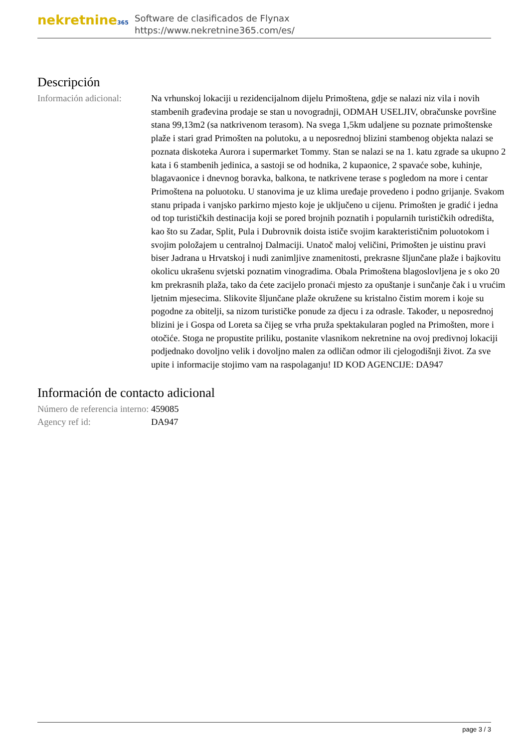nekretnine365
Software de clasificados de Flynax
https://www.nekretnine365.com/es/
Descripción
| Información adicional: | Na vrhunskoj lokaciji u rezidencijalnom dijelu Primoštena, gdje se nalazi niz vila i novih stambenih građevina prodaje se stan u novogradnji, ODMAH USELJIV, obračunske površine stana 99,13m2 (sa natkrivenom terasom). Na svega 1,5km udaljene su poznate primoštenske plaže i stari grad Primošten na polutoku, a u neposrednoj blizini stambenog objekta nalazi se poznata diskoteka Aurora i supermarket Tommy. Stan se nalazi se na 1. katu zgrade sa ukupno 2 kata i 6 stambenih jedinica, a sastoji se od hodnika, 2 kupaonice, 2 spavaće sobe, kuhinje, blagavaonice i dnevnog boravka, balkona, te natkrivene terase s pogledom na more i centar Primoštena na poluotoku. U stanovima je uz klima uređaje provedeno i podno grijanje. Svakom stanu pripada i vanjsko parkirno mjesto koje je uključeno u cijenu. Primošten je gradić i jedna od top turističkih destinacija koji se pored brojnih poznatih i popularnih turističkih odredišta, kao što su Zadar, Split, Pula i Dubrovnik doista ističe svojim karakterističnim poluotokom i svojim položajem u centralnoj Dalmaciji. Unatoč maloj veličini, Primošten je uistinu pravi biser Jadrana u Hrvatskoj i nudi zanimljive znamenitosti, prekrasne šljunčane plaže i bajkovitu okolicu ukrašenu svjetski poznatim vinogradima. Obala Primoštena blagoslovljena je s oko 20 km prekrasnih plaža, tako da ćete zacijelo pronaći mjesto za opuštanje i sunčanje čak i u vrućim ljetnim mjesecima. Slikovite šljunčane plaže okružene su kristalno čistim morem i koje su pogodne za obitelji, sa nizom turističke ponude za djecu i za odrasle. Također, u neposrednoj blizini je i Gospa od Loreta sa čijeg se vrha pruža spektakularan pogled na Primošten, more i otočiće. Stoga ne propustite priliku, postanite vlasnikom nekretnine na ovoj predivnoj lokaciji podjednako dovoljno velik i dovoljno malen za odličan odmor ili cjelogodišnji život. Za sve upite i informacije stojimo vam na raspolaganju! ID KOD AGENCIJE: DA947 |
Información de contacto adicional
| Número de referencia interno: | 459085 |
| Agency ref id: | DA947 |
page 3 / 3